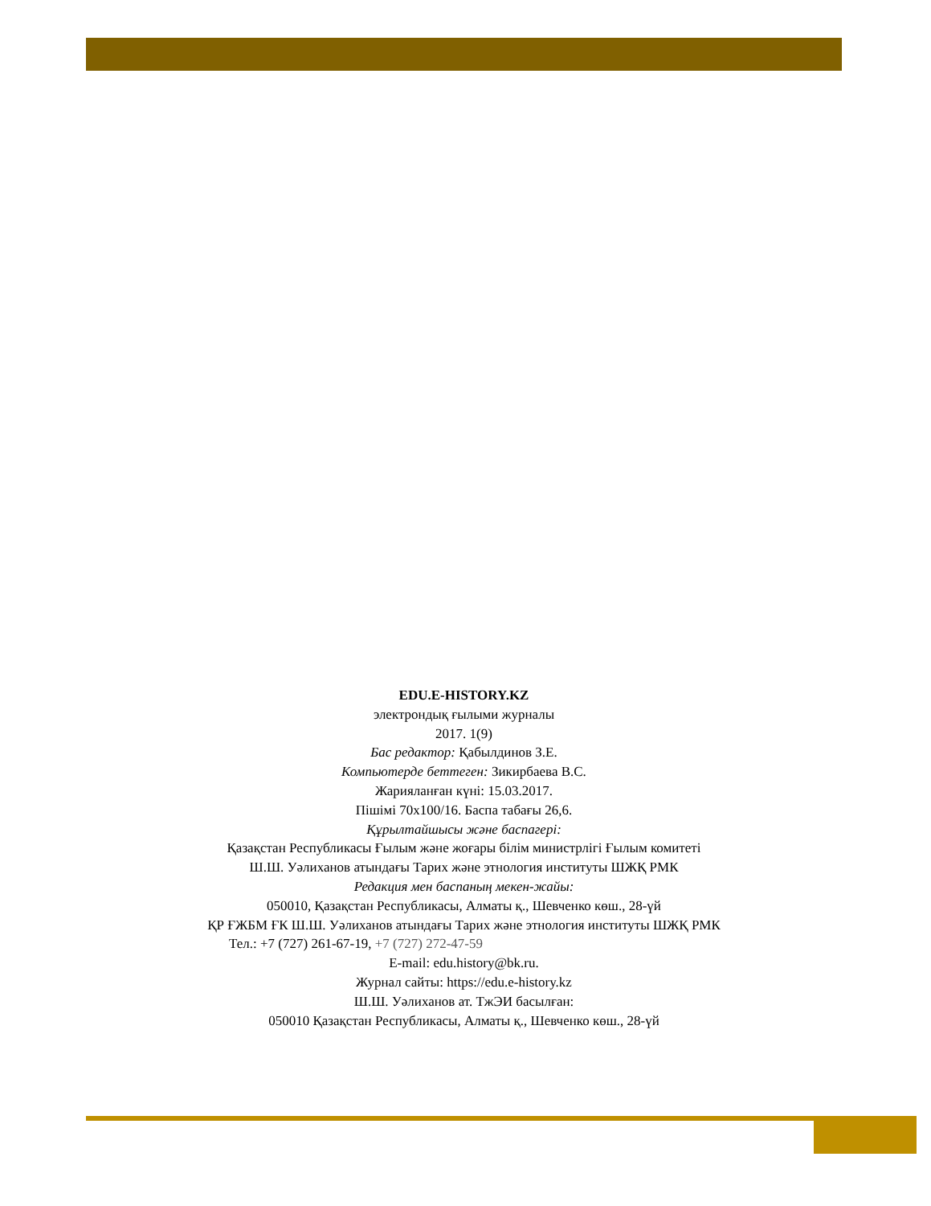EDU.E-HISTORY.KZ
электрондық ғылыми журналы
2017. 1(9)
Бас редактор: Қабылдинов З.Е.
Компьютерде беттеген: Зикирбаева В.С.
Жарияланған күні: 15.03.2017.
Пішімі 70х100/16. Баспа табағы 26,6.
Құрылтайшысы және баспагері:
Қазақстан Республикасы Ғылым және жоғары білім министрлігі Ғылым комитеті
Ш.Ш. Уәлиханов атындағы Тарих және этнология институты ШЖҚ РМК
Редакция мен баспаның мекен-жайы:
050010, Қазақстан Республикасы, Алматы қ., Шевченко көш., 28-үй
ҚР ҒЖБМ ҒК Ш.Ш. Уәлиханов атындағы Тарих және этнология институты ШЖҚ РМК
Тел.: +7 (727) 261-67-19, +7 (727) 272-47-59
E-mail: edu.history@bk.ru.
Журнал сайты: https://edu.e-history.kz
Ш.Ш. Уәлиханов ат. ТжЭИ басылған:
050010 Қазақстан Республикасы, Алматы қ., Шевченко көш., 28-үй